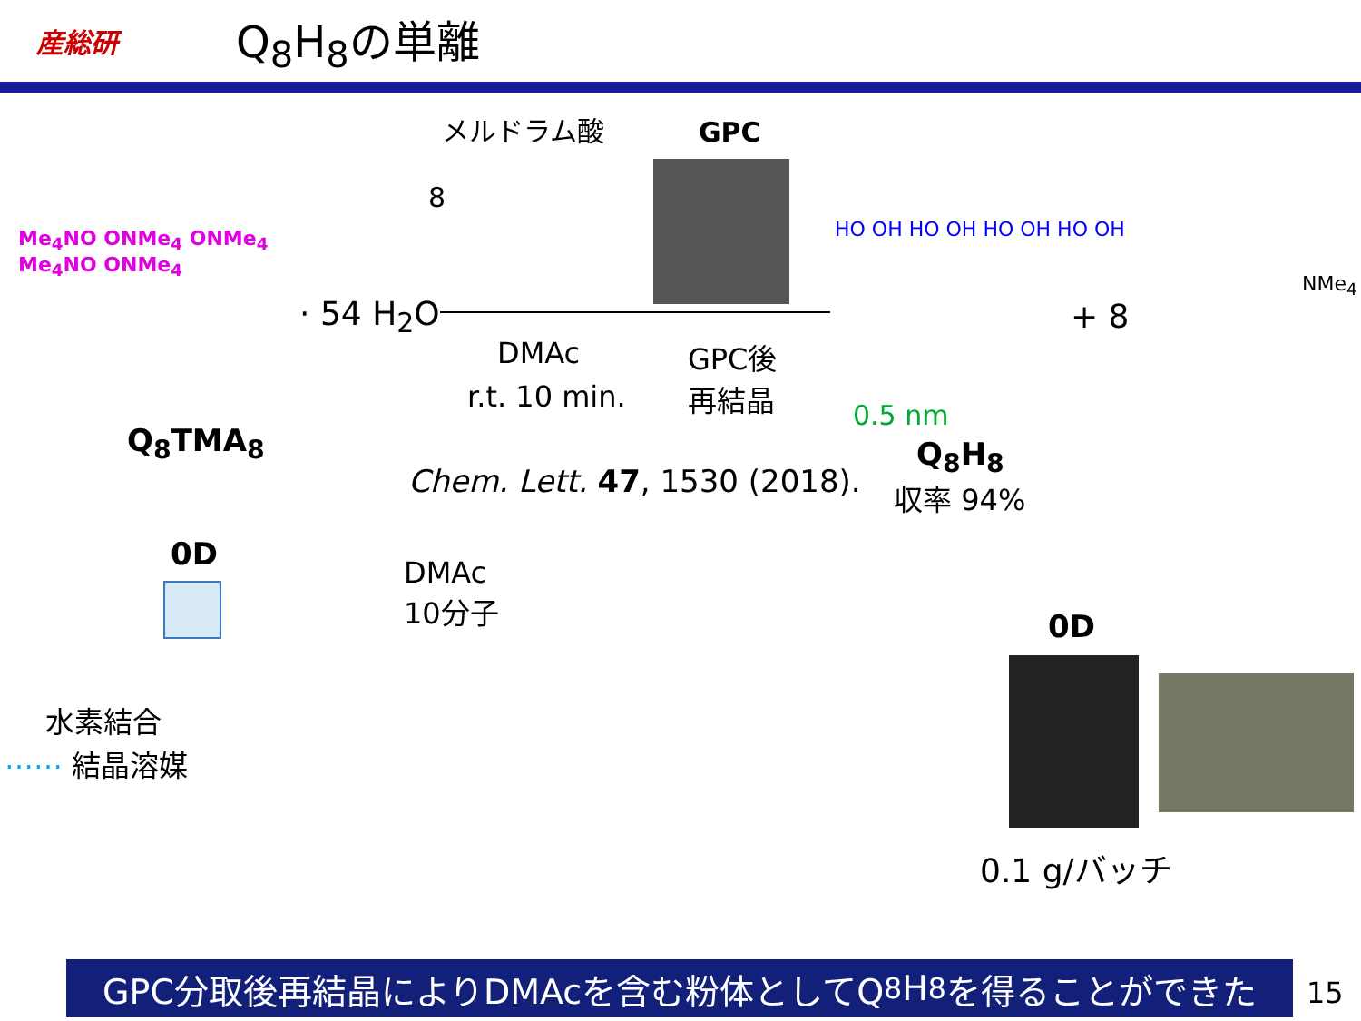産総研
Q<sub>8</sub>H<sub>8</sub>の単離
メルドラム酸
8
GPC
Me<sub>4</sub>NO ONMe<sub>4</sub> ONMe<sub>4</sub>
Me<sub>4</sub>NO ONMe<sub>4</sub>
Q<sub>8</sub>TMA<sub>8</sub>
· 54 H<sub>2</sub>O
DMAc
r.t. 10 min.
GPC後
再結晶
HO OH HO OH HO OH HO OH
0.5 nm
+ 8
NMe<sub>4</sub>
Q<sub>8</sub>H<sub>8</sub>
収率 94%
Chem. Lett. 47, 1530 (2018).
0D
DMAc
10分子
水素結合
⋯⋯ 結晶溶媒
0D
0.1 g/バッチ
GPC分取後再結晶によりDMAcを含む粉体としてQ<sub>8</sub>H<sub>8</sub>を得ることができた 15